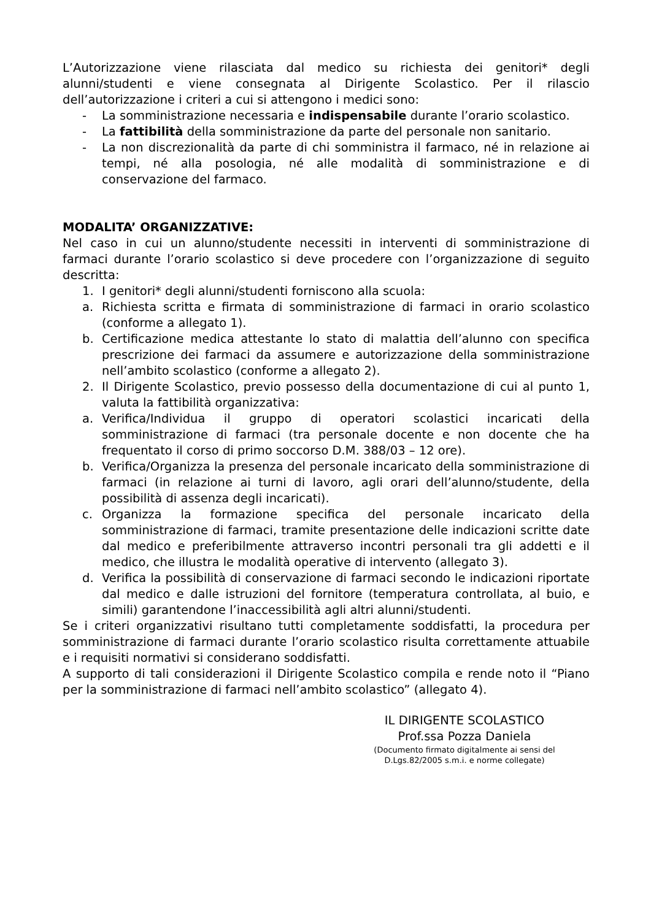L’Autorizzazione viene rilasciata dal medico su richiesta dei genitori* degli alunni/studenti e viene consegnata al Dirigente Scolastico. Per il rilascio dell’autorizzazione i criteri a cui si attengono i medici sono:
- La somministrazione necessaria e indispensabile durante l’orario scolastico.
- La fattibilità della somministrazione da parte del personale non sanitario.
- La non discrezionalità da parte di chi somministra il farmaco, né in relazione ai tempi, né alla posologia, né alle modalità di somministrazione e di conservazione del farmaco.
MODALITA’ ORGANIZZATIVE:
Nel caso in cui un alunno/studente necessiti in interventi di somministrazione di farmaci durante l’orario scolastico si deve procedere con l’organizzazione di seguito descritta:
1. I genitori* degli alunni/studenti forniscono alla scuola:
a. Richiesta scritta e firmata di somministrazione di farmaci in orario scolastico (conforme a allegato 1).
b. Certificazione medica attestante lo stato di malattia dell’alunno con specifica prescrizione dei farmaci da assumere e autorizzazione della somministrazione nell’ambito scolastico (conforme a allegato 2).
2. Il Dirigente Scolastico, previo possesso della documentazione di cui al punto 1, valuta la fattibilità organizzativa:
a. Verifica/Individua il gruppo di operatori scolastici incaricati della somministrazione di farmaci (tra personale docente e non docente che ha frequentato il corso di primo soccorso D.M. 388/03 – 12 ore).
b. Verifica/Organizza la presenza del personale incaricato della somministrazione di farmaci (in relazione ai turni di lavoro, agli orari dell’alunno/studente, della possibilità di assenza degli incaricati).
c. Organizza la formazione specifica del personale incaricato della somministrazione di farmaci, tramite presentazione delle indicazioni scritte date dal medico e preferibilmente attraverso incontri personali tra gli addetti e il medico, che illustra le modalità operative di intervento (allegato 3).
d. Verifica la possibilità di conservazione di farmaci secondo le indicazioni riportate dal medico e dalle istruzioni del fornitore (temperatura controllata, al buio, e simili) garantendone l’inaccessibilità agli altri alunni/studenti.
Se i criteri organizzativi risultano tutti completamente soddisfatti, la procedura per somministrazione di farmaci durante l’orario scolastico risulta correttamente attuabile e i requisiti normativi si considerano soddisfatti.
A supporto di tali considerazioni il Dirigente Scolastico compila e rende noto il “Piano per la somministrazione di farmaci nell’ambito scolastico” (allegato 4).
IL DIRIGENTE SCOLASTICO
Prof.ssa Pozza Daniela
(Documento firmato digitalmente ai sensi del
D.Lgs.82/2005 s.m.i. e norme collegate)